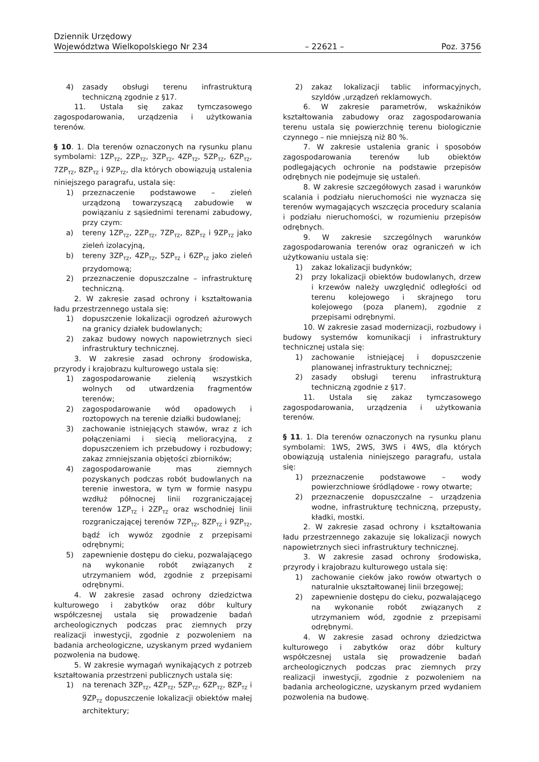Dziennik Urzędowy
Województwa Wielkopolskiego Nr 234 – 22621 – Poz. 3756
4) zasady obsługi terenu infrastrukturą techniczną zgodnie z §17.
11. Ustala się zakaz tymczasowego zagospodarowania, urządzenia i użytkowania terenów.
§ 10. 1. Dla terenów oznaczonych na rysunku planu symbolami: 1ZP<sub>TZ</sub>, 2ZP<sub>TZ</sub>, 3ZP<sub>TZ</sub>, 4ZP<sub>TZ</sub>, 5ZP<sub>TZ</sub>, 6ZP<sub>TZ</sub>, 7ZP<sub>TZ</sub>, 8ZP<sub>TZ</sub> i 9ZP<sub>TZ</sub>, dla których obowiązują ustalenia niniejszego paragrafu, ustala się:
1) przeznaczenie podstawowe – zieleń urządzoną towarzyszącą zabudowie w powiązaniu z sąsiednimi terenami zabudowy, przy czym:
a) tereny 1ZP<sub>TZ</sub>, 2ZP<sub>TZ</sub>, 7ZP<sub>TZ</sub>, 8ZP<sub>TZ</sub> i 9ZP<sub>TZ</sub> jako zieleń izolacyjną,
b) tereny 3ZP<sub>TZ</sub>, 4ZP<sub>TZ</sub>, 5ZP<sub>TZ</sub> i 6ZP<sub>TZ</sub> jako zieleń przydomową;
2) przeznaczenie dopuszczalne – infrastrukturę techniczną.
2. W zakresie zasad ochrony i kształtowania ładu przestrzennego ustala się:
1) dopuszczenie lokalizacji ogrodzeń ażurowych na granicy działek budowlanych;
2) zakaz budowy nowych napowietrznych sieci infrastruktury technicznej.
3. W zakresie zasad ochrony środowiska, przyrody i krajobrazu kulturowego ustala się:
1) zagospodarowanie zielenią wszystkich wolnych od utwardzenia fragmentów terenów;
2) zagospodarowanie wód opadowych i roztopowych na terenie działki budowlanej;
3) zachowanie istniejących stawów, wraz z ich połączeniami i siecią melioracyjną, z dopuszczeniem ich przebudowy i rozbudowy; zakaz zmniejszania objętości zbiorników;
4) zagospodarowanie mas ziemnych pozyskanych podczas robót budowlanych na terenie inwestora, w tym w formie nasypu wzdłuż północnej linii rozgraniczającej terenów 1ZP<sub>TZ</sub> i 2ZP<sub>TZ</sub> oraz wschodniej linii rozgraniczającej terenów 7ZP<sub>TZ</sub>, 8ZP<sub>TZ</sub> i 9ZP<sub>TZ</sub>, bądź ich wywóz zgodnie z przepisami odrębnymi;
5) zapewnienie dostępu do cieku, pozwalającego na wykonanie robót związanych z utrzymaniem wód, zgodnie z przepisami odrębnymi.
4. W zakresie zasad ochrony dziedzictwa kulturowego i zabytków oraz dóbr kultury współczesnej ustala się prowadzenie badań archeologicznych podczas prac ziemnych przy realizacji inwestycji, zgodnie z pozwoleniem na badania archeologiczne, uzyskanym przed wydaniem pozwolenia na budowę.
5. W zakresie wymagań wynikających z potrzeb kształtowania przestrzeni publicznych ustala się:
1) na terenach 3ZP<sub>TZ</sub>, 4ZP<sub>TZ</sub>, 5ZP<sub>TZ</sub>, 6ZP<sub>TZ</sub>, 8ZP<sub>TZ</sub> i 9ZP<sub>TZ</sub> dopuszczenie lokalizacji obiektów małej architektury;
2) zakaz lokalizacji tablic informacyjnych, szyldów ,urządzeń reklamowych.
6. W zakresie parametrów, wskaźników kształtowania zabudowy oraz zagospodarowania terenu ustala się powierzchnię terenu biologicznie czynnego – nie mniejszą niż 80 %.
7. W zakresie ustalenia granic i sposobów zagospodarowania terenów lub obiektów podlegających ochronie na podstawie przepisów odrębnych nie podejmuje się ustaleń.
8. W zakresie szczegółowych zasad i warunków scalania i podziału nieruchomości nie wyznacza się terenów wymagających wszczęcia procedury scalania i podziału nieruchomości, w rozumieniu przepisów odrębnych.
9. W zakresie szczególnych warunków zagospodarowania terenów oraz ograniczeń w ich użytkowaniu ustala się:
1) zakaz lokalizacji budynków;
2) przy lokalizacji obiektów budowlanych, drzew i krzewów należy uwzględnić odległości od terenu kolejowego i skrajnego toru kolejowego (poza planem), zgodnie z przepisami odrębnymi.
10. W zakresie zasad modernizacji, rozbudowy i budowy systemów komunikacji i infrastruktury technicznej ustala się:
1) zachowanie istniejącej i dopuszczenie planowanej infrastruktury technicznej;
2) zasady obsługi terenu infrastrukturą techniczną zgodnie z §17.
11. Ustala się zakaz tymczasowego zagospodarowania, urządzenia i użytkowania terenów.
§ 11. 1. Dla terenów oznaczonych na rysunku planu symbolami: 1WS, 2WS, 3WS i 4WS, dla których obowiązują ustalenia niniejszego paragrafu, ustala się:
1) przeznaczenie podstawowe – wody powierzchniowe śródlądowe - rowy otwarte;
2) przeznaczenie dopuszczalne – urządzenia wodne, infrastrukturę techniczną, przepusty, kładki, mostki.
2. W zakresie zasad ochrony i kształtowania ładu przestrzennego zakazuje się lokalizacji nowych napowietrznych sieci infrastruktury technicznej.
3. W zakresie zasad ochrony środowiska, przyrody i krajobrazu kulturowego ustala się:
1) zachowanie cieków jako rowów otwartych o naturalnie ukształtowanej linii brzegowej;
2) zapewnienie dostępu do cieku, pozwalającego na wykonanie robót związanych z utrzymaniem wód, zgodnie z przepisami odrębnymi.
4. W zakresie zasad ochrony dziedzictwa kulturowego i zabytków oraz dóbr kultury współczesnej ustala się prowadzenie badań archeologicznych podczas prac ziemnych przy realizacji inwestycji, zgodnie z pozwoleniem na badania archeologiczne, uzyskanym przed wydaniem pozwolenia na budowę.